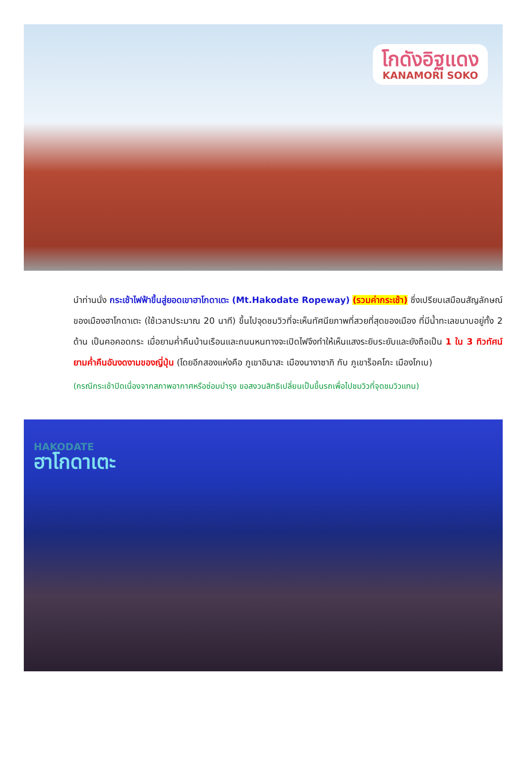โกดังอิฐแดง
KANAMORI SOKO
นำท่านนั่ง กระเช้าไฟฟ้าขึ้นสู่ยอดเขาฮาโกดาเตะ (Mt.Hakodate Ropeway) (รวมค่ากระเช้า) ซึ่งเปรียบเสมือนสัญลักษณ์ของเมืองฮาโกดาเตะ (ใช้เวลาประมาณ 20 นาที) ขึ้นไปจุดชมวิวที่จะเห็นทัศนียภาพที่สวยที่สุดของเมือง ที่มีน้ำทะเลขนาบอยู่ทั้ง 2 ด้าน เป็นคอคอดกระ เมื่อยามค่ำคืนบ้านเรือนและถนนหนทางจะเปิดไฟจึงทำให้เห็นแสงระยิบระยับและยังถือเป็น 1 ใน 3 ทิวทัศน์ยามค่ำคืนอันงดงามของญี่ปุ่น (โดยอีกสองแห่งคือ ภูเขาอินาสะ เมืองนางาซากิ กับ ภูเขาร็อคโกะ เมืองโกเบ)
(กรณีกระเช้าปิดเนื่องจากสภาพอากาศหรือซ่อมบำรุง ขอสงวนสิทธิเปลี่ยนเป็นขึ้นรถเพื่อไปชมวิวที่จุดชมวิวแทน)
HAKODATE
ฮาโกดาเตะ